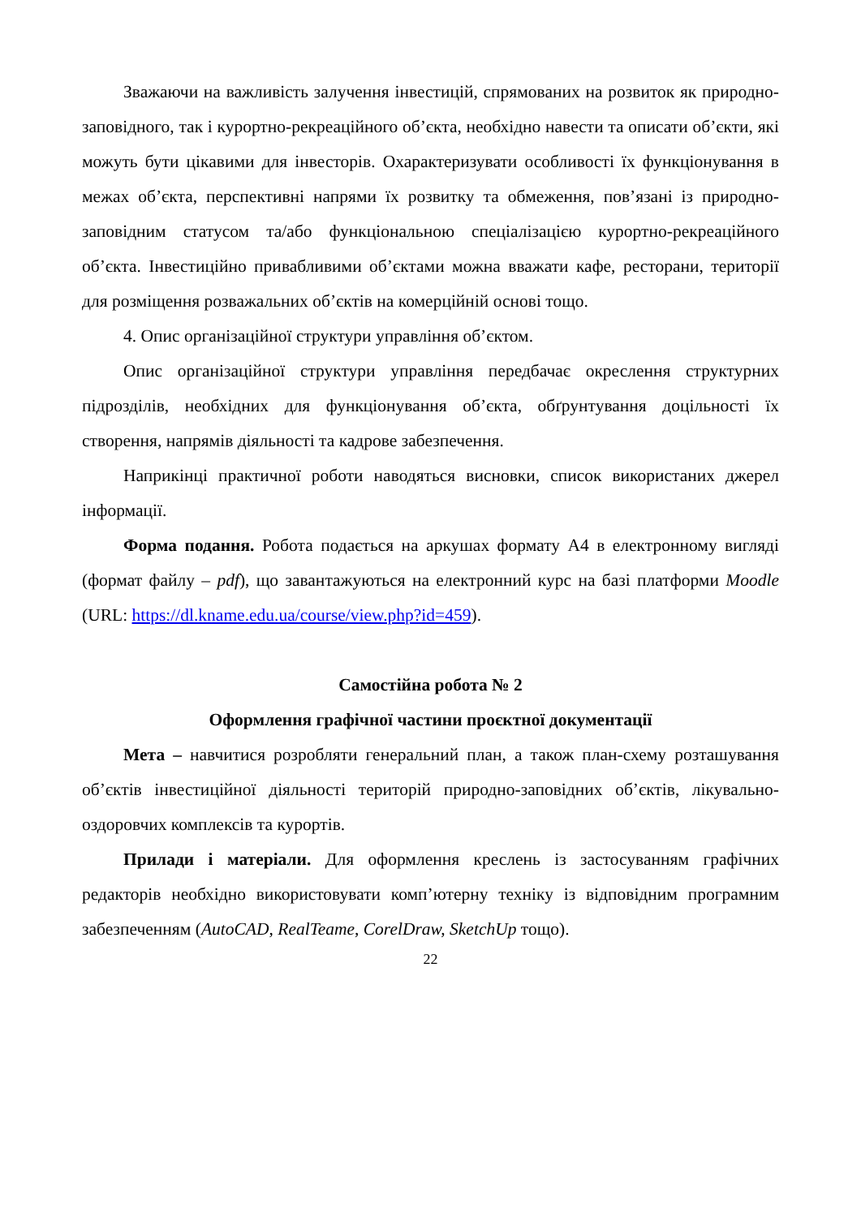Зважаючи на важливість залучення інвестицій, спрямованих на розвиток як природно-заповідного, так і курортно-рекреаційного об’єкта, необхідно навести та описати об’єкти, які можуть бути цікавими для інвесторів. Охарактеризувати особливості їх функціонування в межах об’єкта, перспективні напрями їх розвитку та обмеження, пов’язані із природно-заповідним статусом та/або функціональною спеціалізацією курортно-рекреаційного об’єкта. Інвестиційно привабливими об’єктами можна вважати кафе, ресторани, території для розміщення розважальних об’єктів на комерційній основі тощо.
4. Опис організаційної структури управління об’єктом.
Опис організаційної структури управління передбачає окреслення структурних підрозділів, необхідних для функціонування об’єкта, обґрунтування доцільності їх створення, напрямів діяльності та кадрове забезпечення.
Наприкінці практичної роботи наводяться висновки, список використаних джерел інформації.
Форма подання. Робота подається на аркушах формату А4 в електронному вигляді (формат файлу – pdf), що завантажуються на електронний курс на базі платформи Moodle (URL: https://dl.kname.edu.ua/course/view.php?id=459).
Самостійна робота № 2
Оформлення графічної частини проєктної документації
Мета – навчитися розробляти генеральний план, а також план-схему розташування об’єктів інвестиційної діяльності територій природно-заповідних об’єктів, лікувально-оздоровчих комплексів та курортів.
Прилади і матеріали. Для оформлення креслень із застосуванням графічних редакторів необхідно використовувати комп’ютерну техніку із відповідним програмним забезпеченням (AutoCAD, RealTeame, CorelDraw, SketchUp тощо).
22